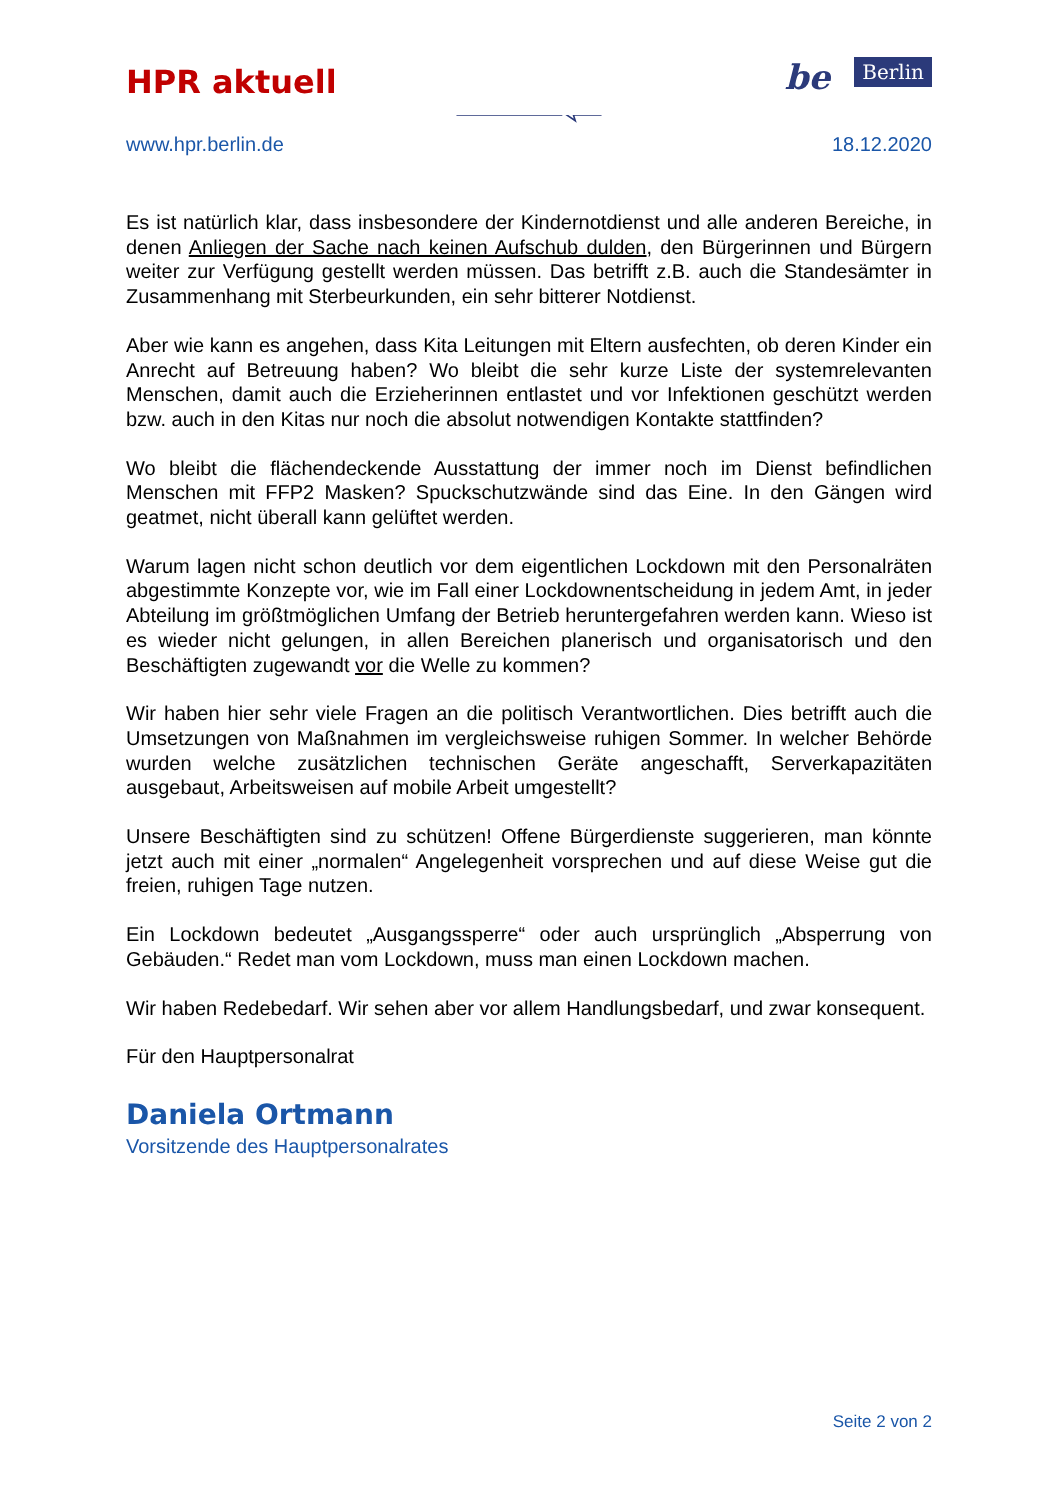HPR aktuell
be Berlin
www.hpr.berlin.de 18.12.2020
Es ist natürlich klar, dass insbesondere der Kindernotdienst und alle anderen Bereiche, in denen Anliegen der Sache nach keinen Aufschub dulden, den Bürgerinnen und Bürgern weiter zur Verfügung gestellt werden müssen. Das betrifft z.B. auch die Standesämter in Zusammenhang mit Sterbeurkunden, ein sehr bitterer Notdienst.
Aber wie kann es angehen, dass Kita Leitungen mit Eltern ausfechten, ob deren Kinder ein Anrecht auf Betreuung haben? Wo bleibt die sehr kurze Liste der systemrelevanten Menschen, damit auch die Erzieherinnen entlastet und vor Infektionen geschützt werden bzw. auch in den Kitas nur noch die absolut notwendigen Kontakte stattfinden?
Wo bleibt die flächendeckende Ausstattung der immer noch im Dienst befindlichen Menschen mit FFP2 Masken? Spuckschutzwände sind das Eine. In den Gängen wird geatmet, nicht überall kann gelüftet werden.
Warum lagen nicht schon deutlich vor dem eigentlichen Lockdown mit den Personalräten abgestimmte Konzepte vor, wie im Fall einer Lockdownentscheidung in jedem Amt, in jeder Abteilung im größtmöglichen Umfang der Betrieb heruntergefahren werden kann. Wieso ist es wieder nicht gelungen, in allen Bereichen planerisch und organisatorisch und den Beschäftigten zugewandt vor die Welle zu kommen?
Wir haben hier sehr viele Fragen an die politisch Verantwortlichen. Dies betrifft auch die Umsetzungen von Maßnahmen im vergleichsweise ruhigen Sommer. In welcher Behörde wurden welche zusätzlichen technischen Geräte angeschafft, Serverkapazitäten ausgebaut, Arbeitsweisen auf mobile Arbeit umgestellt?
Unsere Beschäftigten sind zu schützen! Offene Bürgerdienste suggerieren, man könnte jetzt auch mit einer „normalen“ Angelegenheit vorsprechen und auf diese Weise gut die freien, ruhigen Tage nutzen.
Ein Lockdown bedeutet „Ausgangssperre“ oder auch ursprünglich „Absperrung von Gebäuden.“ Redet man vom Lockdown, muss man einen Lockdown machen.
Wir haben Redebedarf. Wir sehen aber vor allem Handlungsbedarf, und zwar konsequent.
Für den Hauptpersonalrat
Daniela Ortmann
Vorsitzende des Hauptpersonalrates
Seite 2 von 2